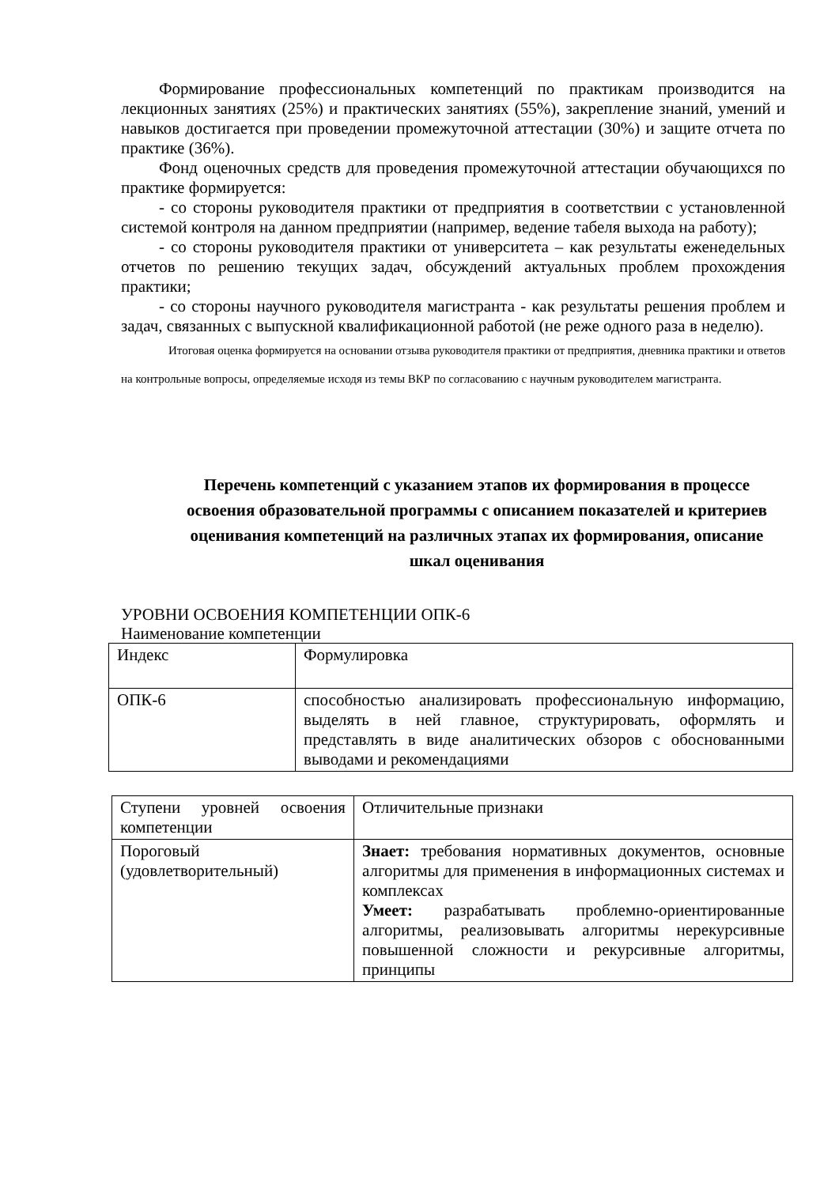Формирование профессиональных компетенций по практикам производится на лекционных занятиях (25%) и практических занятиях (55%), закрепление знаний, умений и навыков достигается при проведении промежуточной аттестации (30%) и защите отчета по практике (36%).
Фонд оценочных средств для проведения промежуточной аттестации обучающихся по практике формируется:
- со стороны руководителя практики от предприятия в соответствии с установленной системой контроля на данном предприятии (например, ведение табеля выхода на работу);
- со стороны руководителя практики от университета – как результаты еженедельных отчетов по решению текущих задач, обсуждений актуальных проблем прохождения практики;
- со стороны научного руководителя магистранта - как результаты решения проблем и задач, связанных с выпускной квалификационной работой (не реже одного раза в неделю).
Итоговая оценка формируется на основании отзыва руководителя практики от предприятия, дневника практики и ответов на контрольные вопросы, определяемые исходя из темы ВКР по согласованию с научным руководителем магистранта.
Перечень компетенций с указанием этапов их формирования в процессе освоения образовательной программы с описанием показателей и критериев оценивания компетенций на различных этапах их формирования, описание шкал оценивания
УРОВНИ ОСВОЕНИЯ КОМПЕТЕНЦИИ ОПК-6
Наименование компетенции
| Индекс | Формулировка |
| ОПК-6 | способностью анализировать профессиональную информацию, выделять в ней главное, структурировать, оформлять и представлять в виде аналитических обзоров с обоснованными выводами и рекомендациями |
| Ступени уровней освоения компетенции | Отличительные признаки |
| Пороговый (удовлетворительный) | Знает: требования нормативных документов, основные алгоритмы для применения в информационных системах и комплексах Умеет: разрабатывать проблемно-ориентированные алгоритмы, реализовывать алгоритмы нерекурсивные повышенной сложности и рекурсивные алгоритмы, принципы |